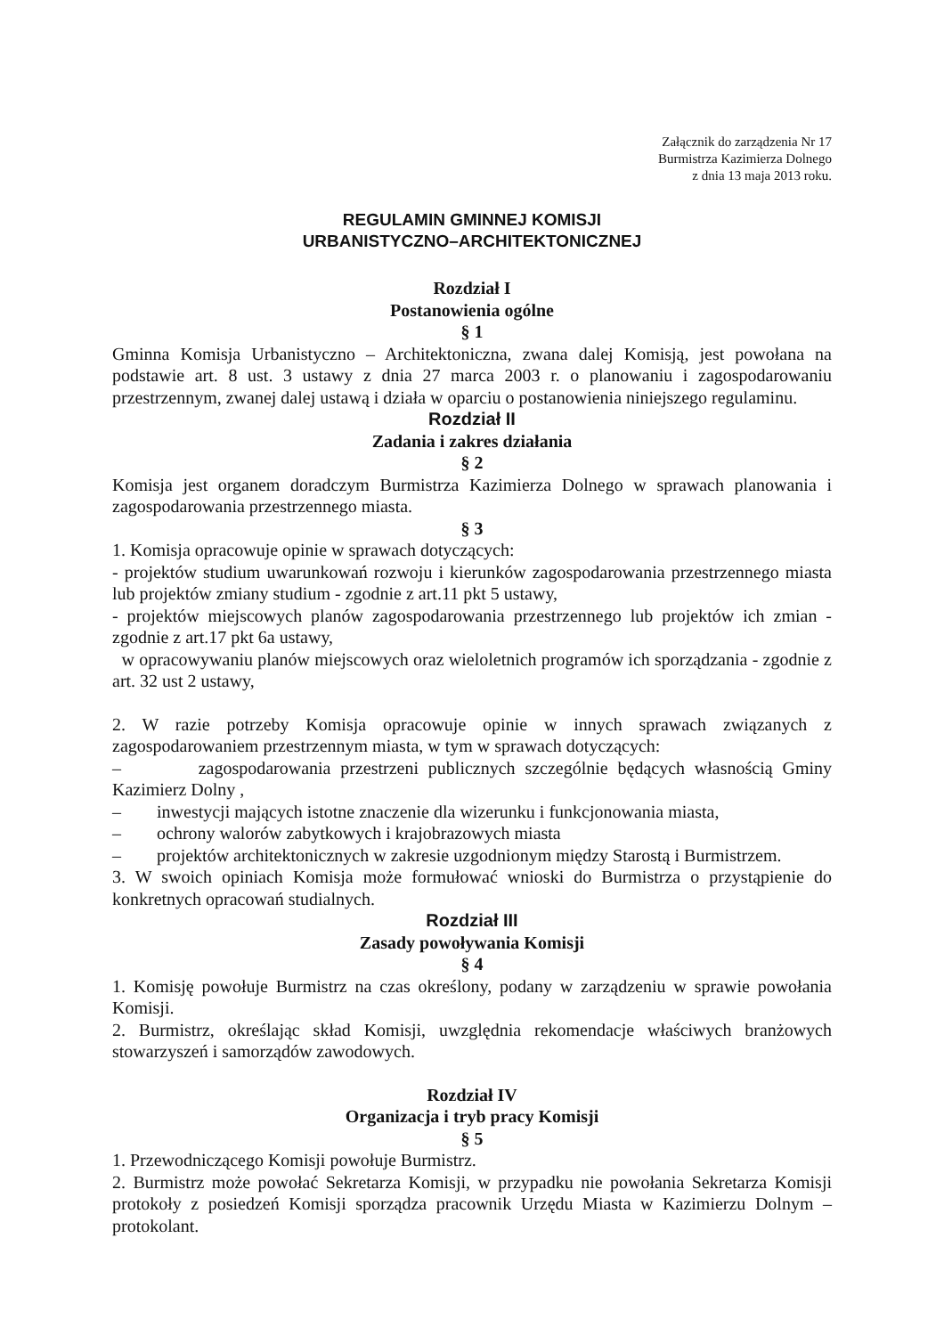Załącznik do zarządzenia Nr 17
Burmistrza Kazimierza Dolnego
z dnia 13 maja 2013 roku.
REGULAMIN GMINNEJ KOMISJI
URBANISTYCZNO–ARCHITEKTONICZNEJ
Rozdział I
Postanowienia ogólne
§ 1
Gminna Komisja Urbanistyczno – Architektoniczna, zwana dalej Komisją, jest powołana na podstawie art. 8 ust. 3 ustawy z dnia 27 marca 2003 r. o planowaniu i zagospodarowaniu przestrzennym, zwanej dalej ustawą i działa w oparciu o postanowienia niniejszego regulaminu.
Rozdział II
Zadania i zakres działania
§ 2
Komisja jest organem doradczym Burmistrza Kazimierza Dolnego w sprawach planowania i zagospodarowania przestrzennego miasta.
§ 3
1. Komisja opracowuje opinie w sprawach dotyczących:
- projektów studium uwarunkowań rozwoju i kierunków zagospodarowania przestrzennego miasta lub projektów zmiany studium - zgodnie z art.11 pkt 5 ustawy,
- projektów miejscowych planów zagospodarowania przestrzennego lub projektów ich zmian - zgodnie z art.17 pkt 6a ustawy,
w opracowywaniu planów miejscowych oraz wieloletnich programów ich sporządzania - zgodnie z art. 32 ust 2 ustawy,
2. W razie potrzeby Komisja opracowuje opinie w innych sprawach związanych z zagospodarowaniem przestrzennym miasta, w tym w sprawach dotyczących:
– zagospodarowania przestrzeni publicznych szczególnie będących własnością Gminy Kazimierz Dolny ,
– inwestycji mających istotne znaczenie dla wizerunku i funkcjonowania miasta,
– ochrony walorów zabytkowych i krajobrazowych miasta
– projektów architektonicznych w zakresie uzgodnionym między Starostą i Burmistrzem.
3. W swoich opiniach Komisja może formułować wnioski do Burmistrza o przystąpienie do konkretnych opracowań studialnych.
Rozdział III
Zasady powoływania Komisji
§ 4
1. Komisję powołuje Burmistrz na czas określony, podany w zarządzeniu w sprawie powołania Komisji.
2. Burmistrz, określając skład Komisji, uwzględnia rekomendacje właściwych branżowych stowarzyszeń i samorządów zawodowych.
Rozdział IV
Organizacja i tryb pracy Komisji
§ 5
1. Przewodniczącego Komisji powołuje Burmistrz.
2. Burmistrz może powołać Sekretarza Komisji, w przypadku nie powołania Sekretarza Komisji protokoły z posiedzeń Komisji sporządza pracownik Urzędu Miasta w Kazimierzu Dolnym – protokolant.